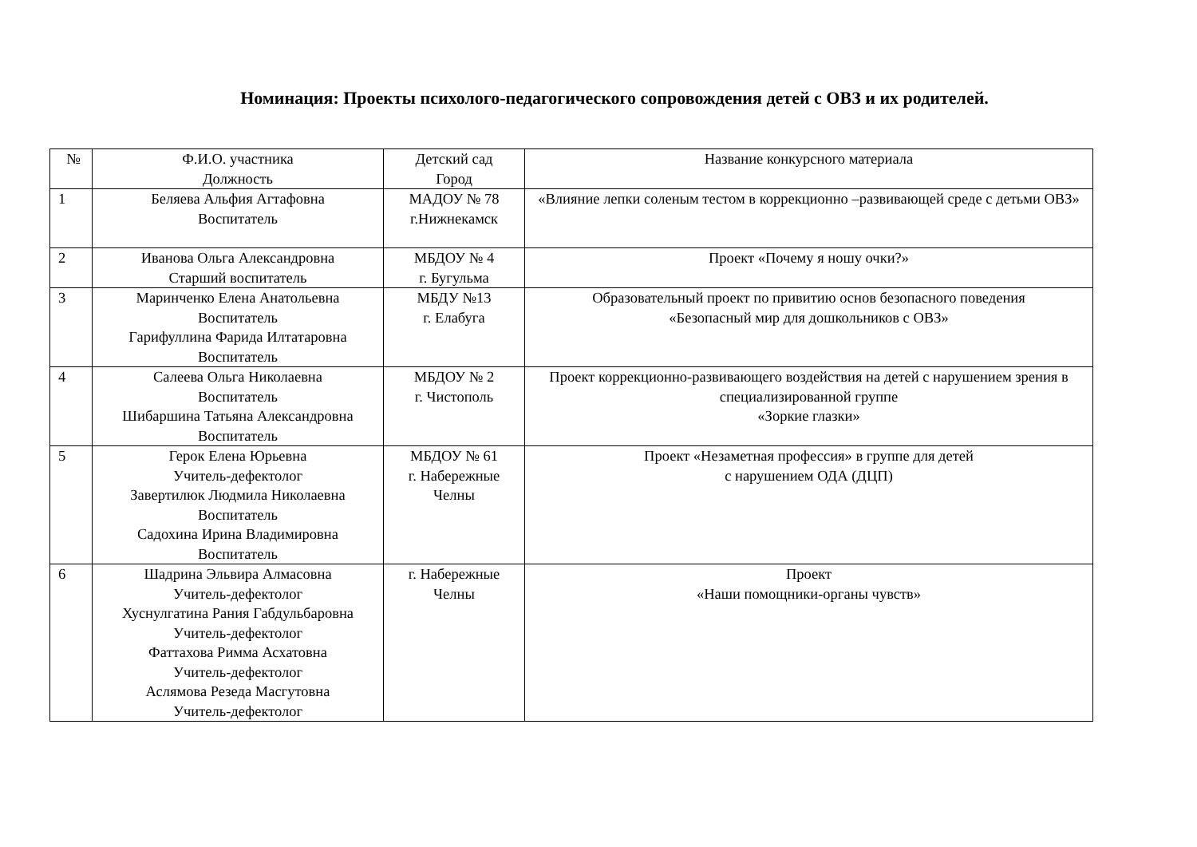Номинация: Проекты психолого-педагогического сопровождения детей с ОВЗ и их родителей.
| № | Ф.И.О. участника Должность | Детский сад Город | Название конкурсного материала |
| 1 | Беляева Альфия Агтафовна Воспитатель | МАДОУ № 78 г.Нижнекамск | «Влияние лепки соленым тестом в коррекционно –развивающей среде с детьми ОВЗ» |
| 2 | Иванова Ольга Александровна Старший воспитатель | МБДОУ № 4 г. Бугульма | Проект «Почему я ношу очки?» |
| 3 | Маринченко Елена Анатольевна Воспитатель Гарифуллина Фарида Илтатаровна Воспитатель | МБДУ №13 г. Елабуга | Образовательный проект по привитию основ безопасного поведения «Безопасный мир для дошкольников с ОВЗ» |
| 4 | Салеева Ольга Николаевна Воспитатель Шибаршина Татьяна Александровна Воспитатель | МБДОУ № 2 г. Чистополь | Проект коррекционно-развивающего воздействия на детей с нарушением зрения в специализированной группе «Зоркие глазки» |
| 5 | Герок Елена Юрьевна Учитель-дефектолог Завертилюк Людмила Николаевна Воспитатель Садохина Ирина Владимировна Воспитатель | МБДОУ № 61 г. Набережные Челны | Проект «Незаметная профессия» в группе для детей с нарушением ОДА (ДЦП) |
| 6 | Шадрина Эльвира Алмасовна Учитель-дефектолог Хуснулгатина Рания Габдульбаровна Учитель-дефектолог Фаттахова Римма Асхатовна Учитель-дефектолог Аслямова Резеда Масгутовна Учитель-дефектолог | г. Набережные Челны | Проект «Наши помощники-органы чувств» |